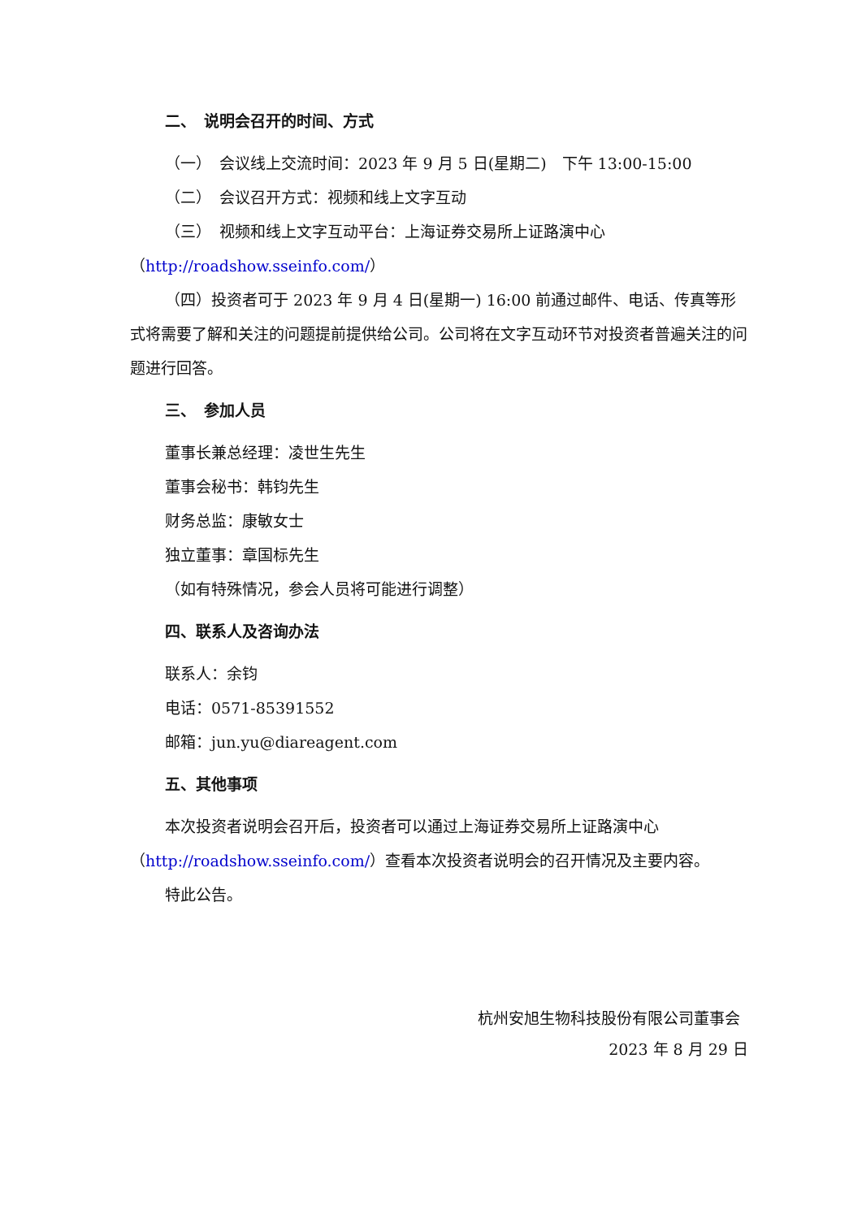二、　说明会召开的时间、方式
（一）　会议线上交流时间：2023 年 9 月 5 日(星期二)　下午 13:00-15:00
（二）　会议召开方式：视频和线上文字互动
（三）　视频和线上文字互动平台：上海证券交易所上证路演中心
（http://roadshow.sseinfo.com/）
（四）投资者可于 2023 年 9 月 4 日(星期一) 16:00 前通过邮件、电话、传真等形式将需要了解和关注的问题提前提供给公司。公司将在文字互动环节对投资者普遍关注的问题进行回答。
三、　参加人员
董事长兼总经理：凌世生先生
董事会秘书：韩钧先生
财务总监：康敏女士
独立董事：章国标先生
（如有特殊情况，参会人员将可能进行调整）
四、联系人及咨询办法
联系人：余钧
电话：0571-85391552
邮箱：jun.yu@diareagent.com
五、其他事项
本次投资者说明会召开后，投资者可以通过上海证券交易所上证路演中心（http://roadshow.sseinfo.com/）查看本次投资者说明会的召开情况及主要内容。
特此公告。
杭州安旭生物科技股份有限公司董事会
2023 年 8 月 29 日